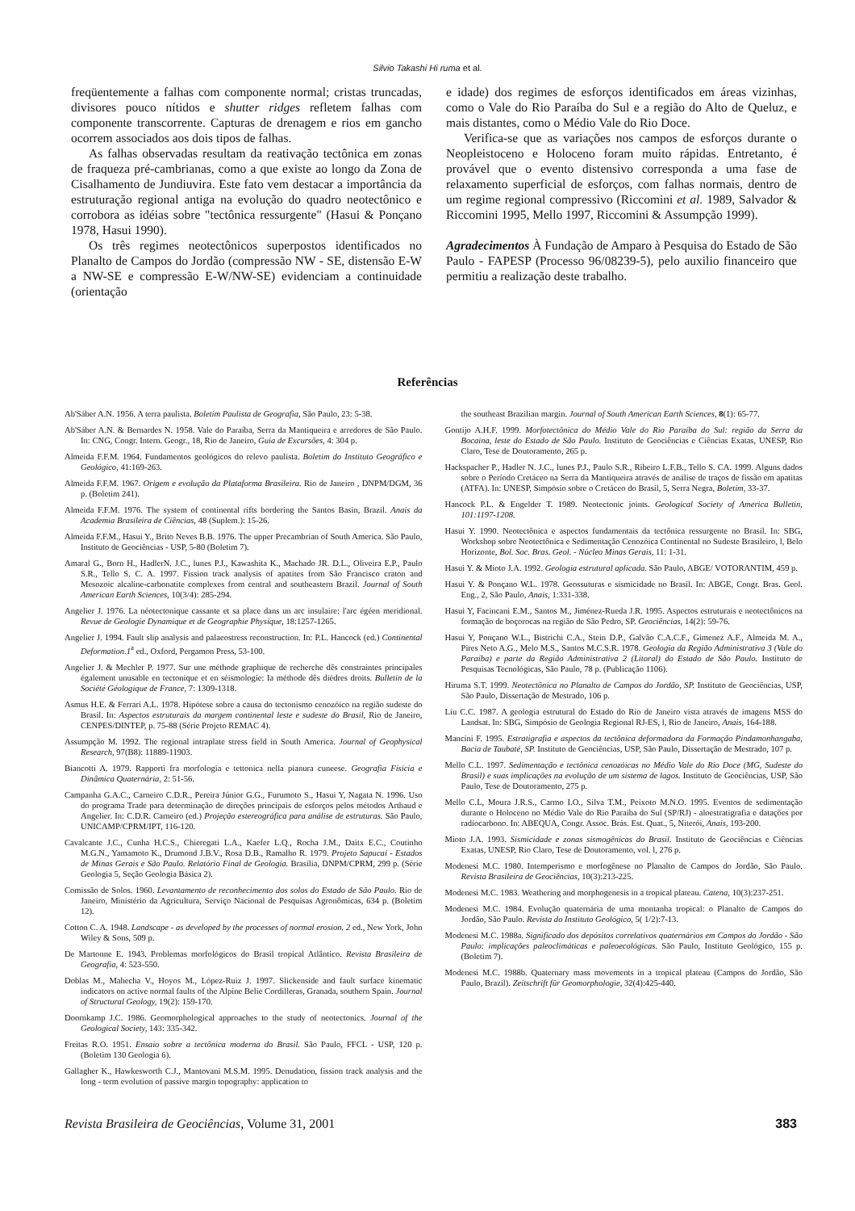Silvio Takashi Hi ruma et al.
freqüentemente a falhas com componente normal; cristas truncadas, divisores pouco nítidos e shutter ridges refletem falhas com componente transcorrente. Capturas de drenagem e rios em gancho ocorrem associados aos dois tipos de falhas.
As falhas observadas resultam da reativação tectônica em zonas de fraqueza pré-cambrianas, como a que existe ao longo da Zona de Cisalhamento de Jundiuvira. Este fato vem destacar a importância da estruturação regional antiga na evolução do quadro neotectônico e corrobora as idéias sobre "tectônica ressurgente" (Hasui & Ponçano 1978, Hasui 1990).
Os três regimes neotectônicos superpostos identificados no Planalto de Campos do Jordão (compressão NW - SE, distensão E-W a NW-SE e compressão E-W/NW-SE) evidenciam a continuidade (orientação
e idade) dos regimes de esforços identificados em áreas vizinhas, como o Vale do Rio Paraíba do Sul e a região do Alto de Queluz, e mais distantes, como o Médio Vale do Rio Doce.
Verifica-se que as variações nos campos de esforços durante o Neopleistoceno e Holoceno foram muito rápidas. Entretanto, é provável que o evento distensivo corresponda a uma fase de relaxamento superficial de esforços, com falhas normais, dentro de um regime regional compressivo (Riccomini et al. 1989, Salvador & Riccomini 1995, Mello 1997, Riccomini & Assumpção 1999).
Agradecimentos À Fundação de Amparo à Pesquisa do Estado de São Paulo - FAPESP (Processo 96/08239-5), pelo auxilio financeiro que permitiu a realização deste trabalho.
Referências
Ab'Sáber A.N. 1956. A terra paulista. Boletim Paulista de Geografia, São Paulo, 23: 5-38.
Ab'Sáber A.N. & Bernardes N. 1958. Vale do Paraíba, Serra da Mantiqueira e arredores de São Paulo. In: CNG, Congr. Intern. Geogr., 18, Rio de Janeiro, Guia de Excursões, 4: 304 p.
Almeida F.F.M. 1964. Fundamentos geológicos do relevo paulista. Boletim do Instituto Geográfico e Geológico, 41:169-263.
Almeida F.F.M. 1967. Origem e evolução da Plataforma Brasileira. Rio de Janeiro , DNPM/DGM, 36 p. (Boletim 241).
Almeida F.F.M. 1976. The system of continental rifts bordering the Santos Basin, Brazil. Anais da Academia Brasileira de Ciências, 48 (Suplem.): 15-26.
Almeida F.F.M., Hasui Y., Brito Neves B.B. 1976. The upper Precambrian of South America. São Paulo, Instituto de Geociências - USP, 5-80 (Boletim 7).
Amaral G., Born H., HadlerN. J.C., lunes P.J., Kawashita K., Machado JR. D.L., Oliveira E.P., Paulo S.R., Tello S. C. A. 1997. Fission track analysis of apatites from São Francisco craton and Mesozoic alcaline-carbonatite complexes from central and southeastern Brazil. Journal of South American Earth Sciences, 10(3/4): 285-294.
Angelier J. 1976. La néotectonique cassante et sa place dans un arc insulaire: l'arc égéen meridional. Revue de Geologie Dynamique et de Geographie Physique, 18:1257-1265.
Angelier J. 1994. Fault slip analysis and palaeostress reconstruction. In: P.L. Hancock (ed.) Continental Deformation.1<sup>a</sup> ed., Oxford, Pergamon Press, 53-100.
Angelier J. & Mechler P. 1977. Sur une méthode graphique de recherche dês constraintes principales également unusable en tectonique et en séismologie: Ia méthode dês dièdres droits. Bulletin de la Société Géologique de France, 7: 1309-1318.
Asmus H.E. & Ferrari A.L. 1978. Hipótese sobre a causa do tectonismo cenozóico na região sudeste do Brasil. In: Aspectos estruturais da margem continental leste e sudeste do Brasil, Rio de Janeiro, CENPES/DINTEP, p. 75-88 (Série Projeto REMAC 4).
Assumpção M. 1992. The regional intraplate stress field in South America. Journal of Geophysical Research, 97(B8): 11889-11903.
Biancotti A. 1979. Rapporti fra morfologia e tettonica nella pianura cuneese. Geografia Fisicia e Dinâmica Quaternária, 2: 51-56.
Campanha G.A.C., Carneiro C.D.R., Pereira Júnior G.G., Furumoto S., Hasui Y, Nagata N. 1996. Uso do programa Trade para determinação de direções principais de esforços pelos métodos Arthaud e Angelier. In: C.D.R. Carneiro (ed.) Projeção estereográfica para análise de estruturas. São Paulo, UNICAMP/CPRM/IPT, 116-120.
Cavalcante J.C., Cunha H.C.S., Chieregati L.A., Kaefer L.Q., Rocha J.M., Daitx E.C., Coutinho M.G.N., Yamamoto K., Drumond J.B.V., Rosa D.B., Ramalho R. 1979. Projeto Sapucaí - Estados de Minas Gerais e São Paulo. Relatório Final de Geologia. Brasília, DNPM/CPRM, 299 p. (Série Geologia 5, Seção Geologia Básica 2).
Comissão de Solos. 1960. Levantamento de reconhecimento dos solos do Estado de São Paulo. Rio de Janeiro, Ministério da Agricultura, Serviço Nacional de Pesquisas Agronômicas, 634 p. (Boletim 12).
Cotton C. A. 1948. Landscape - as developed by the processes of normal erosion. 2 ed., New York, John Wiley & Sons, 509 p.
De Martonne E. 1943. Problemas morfológicos do Brasil tropical Atlântico. Revista Brasileira de Geografia, 4: 523-550.
Doblas M., Mahecha V., Hoyos M., López-Ruiz J. 1997. Slickenside and fault surface kinematic indicators on active normal faults of the Alpine Belie Cordilleras, Granada, southern Spain. Journal of Structural Geology, 19(2): 159-170.
Doornkamp J.C. 1986. Geomorphological approaches to the study of neotectonics. Journal of the Geological Society, 143: 335-342.
Freitas R.O. 1951. Ensaio sobre a tectônica moderna do Brasil. São Paulo, FFCL - USP, 120 p. (Boletim 130 Geologia 6).
Gallagher K., Hawkesworth C.J., Mantovani M.S.M. 1995. Denudation, fission track analysis and the long - term evolution of passive margin topography: application to
the southeast Brazilian margin. Journal of South American Earth Sciences, 8(1): 65-77.
Gontijo A.H.F. 1999. Morfotectônica do Médio Vale do Rio Paraíba do Sul: região da Serra da Bocaina, leste do Estado de São Paulo. Instituto de Geociências e Ciências Exatas, UNESP, Rio Claro, Tese de Doutoramento, 265 p.
Hackspacher P., Hadler N. J.C., lunes P.J., Paulo S.R., Ribeiro L.F.B., Tello S. CA. 1999. Alguns dados sobre o Período Cretáceo na Serra da Mantiqueira através de análise de traços de fissão em apatitas (ATFA). In: UNESP, Simpósio sobre o Cretáceo do Brasil, 5, Serra Negra, Boletim, 33-37.
Hancock P.L. & Engelder T. 1989. Neotectonic joints. Geological Society of America Bulletin, 101:1197-1208.
Hasui Y. 1990. Neotectônica e aspectos fundamentais da tectônica ressurgente no Brasil. In: SBG, Workshop sobre Neotectônica e Sedimentação Cenozóica Continental no Sudeste Brasileiro, l, Belo Horizonte, Bol. Soc. Bras. Geol. - Núcleo Minas Gerais, 11: 1-31.
Hasui Y. & Mioto J.A. 1992. Geologia estrutural aplicada. São Paulo, ABGE/ VOTORANTIM, 459 p.
Hasui Y. & Ponçano W.L. 1978. Geossuturas e sismicidade no Brasil. In: ABGE, Congr. Bras. Geol. Eng., 2, São Paulo, Anais, 1:331-338.
Hasui Y, Facincani E.M., Santos M., Jiménez-Rueda J.R. 1995. Aspectos estruturais e neotectônicos na formação de boçorocas na região de São Pedro, SP. Geociências, 14(2): 59-76.
Hasui Y, Ponçano W.L., Bistrichi C.A., Stein D.P., Galvão C.A.C.F., Gimenez A.F., Almeida M. A., Pires Neto A.G., Melo M.S., Santos M.C.S.R. 1978. Geologia da Região Administrativa 3 (Vale do Paraíba) e parte da Região Administrativa 2 (Litoral) do Estado de São Paulo. Instituto de Pesquisas Tecnológicas, São Paulo, 78 p. (Publicação 1106).
Hiruma S.T. 1999. Neotectônica no Planalto de Campos do Jordão, SP. Instituto de Geociências, USP, São Paulo, Dissertação de Mestrado, 106 p.
Liu C.C. 1987. A geologia estrutural do Estado do Rio de Janeiro vista através de imagens MSS do Landsat. In: SBG, Simpósio de Geologia Regional RJ-ES, l, Rio de Janeiro, Anais, 164-188.
Mancini F. 1995. Estratigrafia e aspectos da tectônica deformadora da Formação Pindamonhangaba, Bacia de Taubaté, SP. Instituto de Geociências, USP, São Paulo, Dissertação de Mestrado, 107 p.
Mello C.L. 1997. Sedimentação e tectônica cenozóicas no Médio Vale do Rio Doce (MG, Sudeste do Brasil) e suas implicações na evolução de um sistema de lagos. Instituto de Geociências, USP, São Paulo, Tese de Doutoramento, 275 p.
Mello C.L, Moura J.R.S., Carmo I.O., Silva T.M., Peixoto M.N.O. 1995. Eventos de sedimentação durante o Holoceno no Médio Vale do Rio Paraíba do Sul (SP/RJ) - aloestratigrafia e datações por radiocarbono. In: ABEQUA, Congr. Assoc. Brás. Est. Quat., 5, Niterói, Anais, 193-200.
Mioto J.A. 1993. Sismicidade e zonas sismogênicas do Brasil. Instituto de Geociências e Ciências Exatas, UNESP, Rio Claro, Tese de Doutoramento, vol. l, 276 p.
Modenesi M.C. 1980. Intemperismo e morfogênese no Planalto de Campos do Jordão, São Paulo. Revista Brasileira de Geociências, 10(3):213-225.
Modenesi M.C. 1983. Weathering and morphogenesis in a tropical plateau. Catena, 10(3):237-251.
Modenesi M.C. 1984. Evolução quaternária de uma montanha tropical: o Planalto de Campos do Jordão, São Paulo. Revista do Instituto Geológico, 5( 1/2):7-13.
Modenesi M.C. 1988a. Significado dos depósitos correlativos quaternários em Campos do Jordão - São Paulo: implicações paleoclimáticas e paleoecológicas. São Paulo, Instituto Geológico, 155 p. (Boletim 7).
Modenesi M.C. 1988b. Quaternary mass movements in a tropical plateau (Campos do Jordão, São Paulo, Brazil). Zeitschrift für Geomorphologie, 32(4):425-440.
Revista Brasileira de Geociências, Volume 31, 2001 383